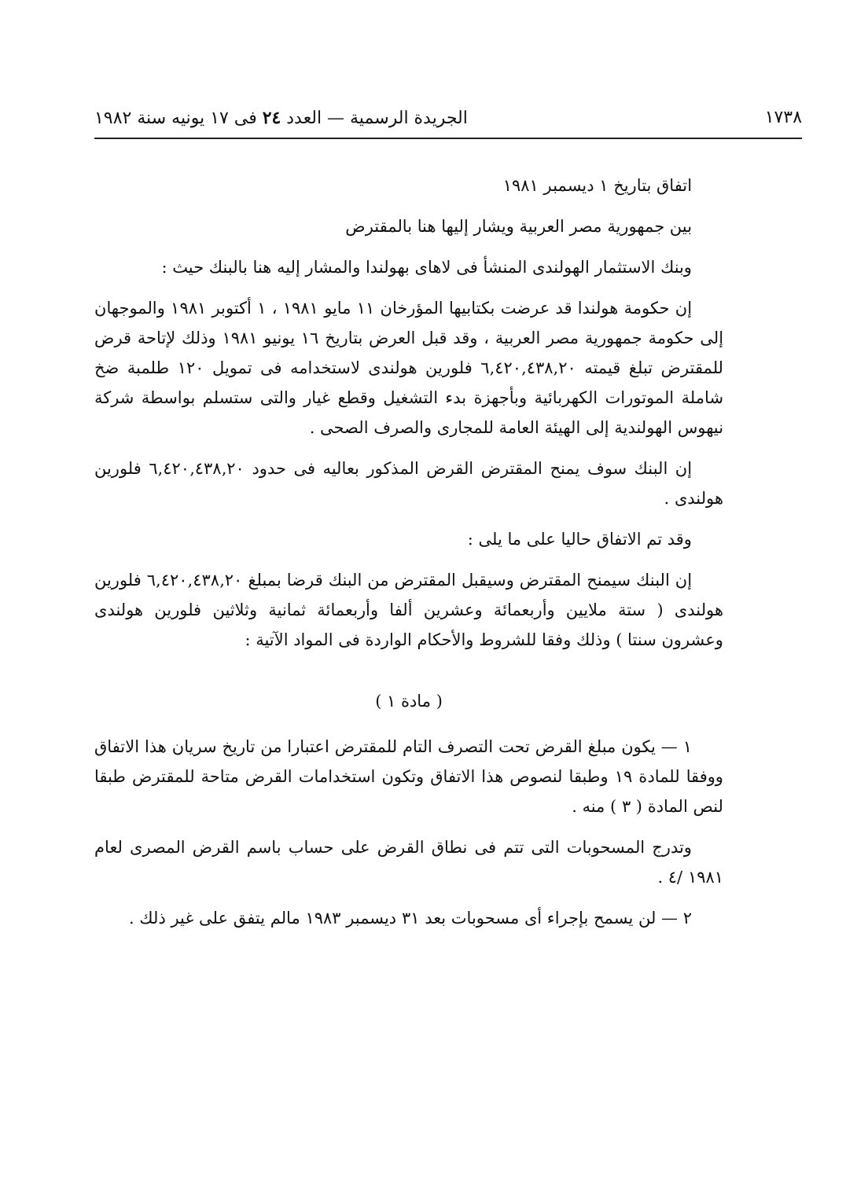١٧٣٨ الجريدة الرسمية — العدد ٢٤ فى ١٧ يونيه سنة ١٩٨٢
اتفاق بتاريخ ١ ديسمبر ١٩٨١
بين جمهورية مصر العربية ويشار إليها هنا بالمقترض
وبنك الاستثمار الهولندى المنشأ فى لاهاى بهولندا والمشار إليه هنا بالبنك حيث :
إن حكومة هولندا قد عرضت بكتابيها المؤرخان ١١ مايو ١٩٨١ ، ١ أكتوبر ١٩٨١ والموجهان إلى حكومة جمهورية مصر العربية ، وقد قبل العرض بتاريخ ١٦ يونيو ١٩٨١ وذلك لإتاحة قرض للمقترض تبلغ قيمته ٦,٤٢٠,٤٣٨,٢٠ فلورين هولندى لاستخدامه فى تمويل ١٢٠ طلمبة ضخ شاملة الموتورات الكهربائية وبأجهزة بدء التشغيل وقطع غيار والتى ستسلم بواسطة شركة نيهوس الهولندية إلى الهيئة العامة للمجارى والصرف الصحى .
إن البنك سوف يمنح المقترض القرض المذكور بعاليه فى حدود ٦,٤٢٠,٤٣٨,٢٠ فلورين هولندى .
وقد تم الاتفاق حاليا على ما يلى :
إن البنك سيمنح المقترض وسيقبل المقترض من البنك قرضا بمبلغ ٦,٤٢٠,٤٣٨,٢٠ فلورين هولندى ( ستة ملايين وأربعمائة وعشرين ألفا وأربعمائة ثمانية وثلاثين فلورين هولندى وعشرون سنتا ) وذلك وفقا للشروط والأحكام الواردة فى المواد الآتية :
( مادة ١ )
١ — يكون مبلغ القرض تحت التصرف التام للمقترض اعتبارا من تاريخ سريان هذا الاتفاق ووفقا للمادة ١٩ وطبقا لنصوص هذا الاتفاق وتكون استخدامات القرض متاحة للمقترض طبقا لنص المادة ( ٣ ) منه .
وتدرج المسحوبات التى تتم فى نطاق القرض على حساب باسم القرض المصرى لعام ١٩٨١ /٤ .
٢ — لن يسمح بإجراء أى مسحوبات بعد ٣١ ديسمبر ١٩٨٣ مالم يتفق على غير ذلك .